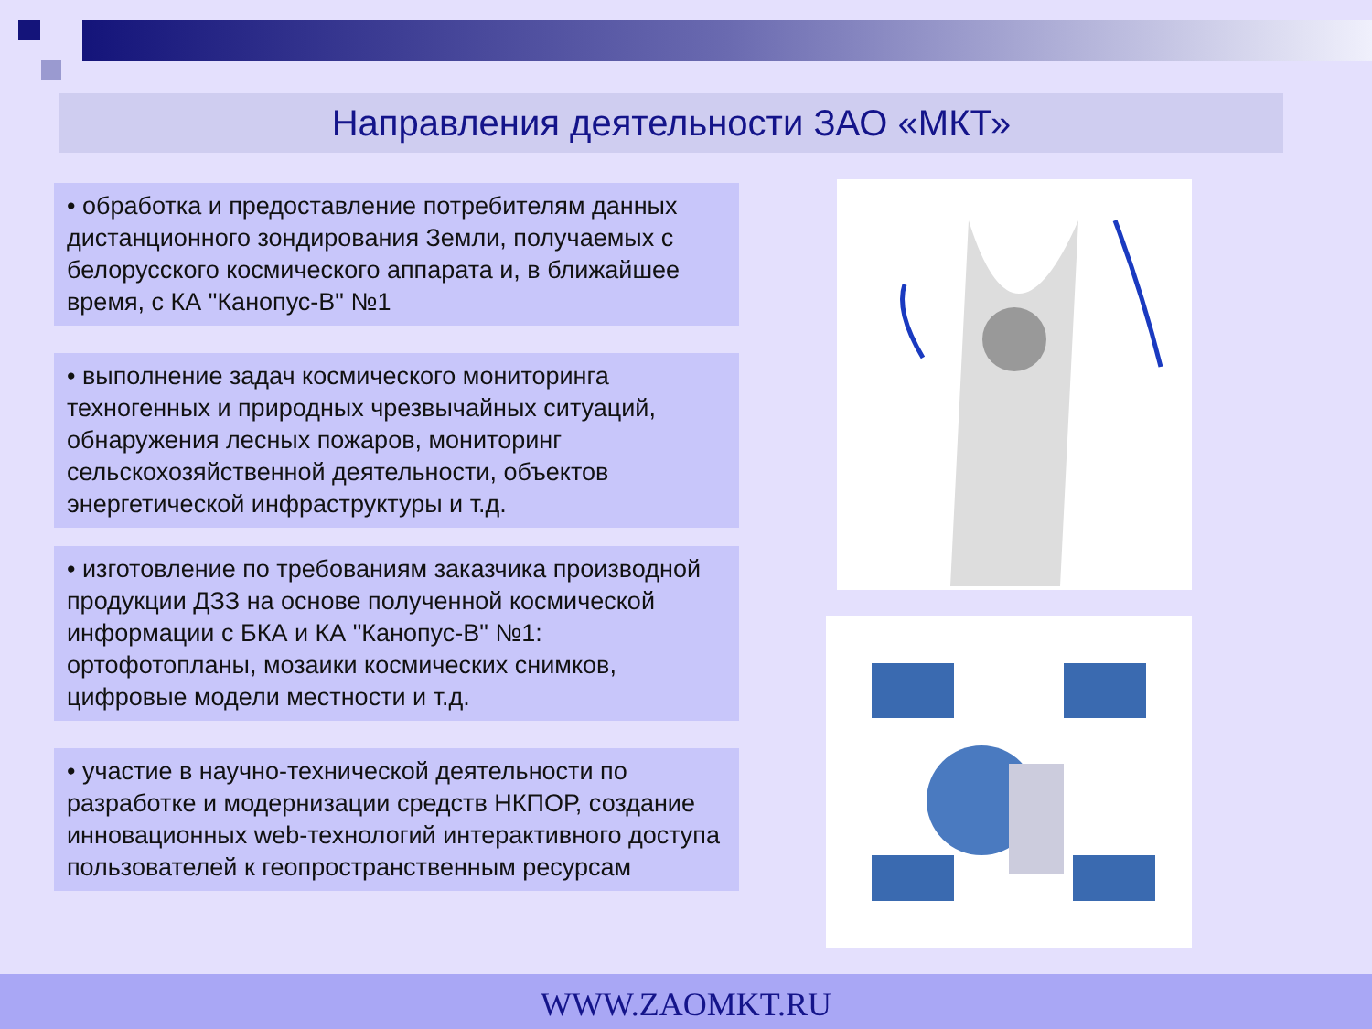Направления деятельности ЗАО «МКТ»
• обработка и предоставление потребителям данных дистанционного зондирования Земли, получаемых с белорусского космического аппарата и, в ближайшее время, с КА "Канопус-В" №1
• выполнение задач космического мониторинга техногенных и природных чрезвычайных ситуаций, обнаружения лесных пожаров, мониторинг сельскохозяйственной деятельности, объектов энергетической инфраструктуры и т.д.
• изготовление по требованиям заказчика производной продукции ДЗЗ на основе полученной космической информации с БКА и КА "Канопус-В" №1: ортофотопланы, мозаики космических снимков, цифровые модели местности и т.д.
• участие в научно-технической деятельности по разработке и модернизации средств НКПОР, создание инновационных web-технологий интерактивного доступа пользователей к геопространственным ресурсам
WWW.ZAOMKT.RU